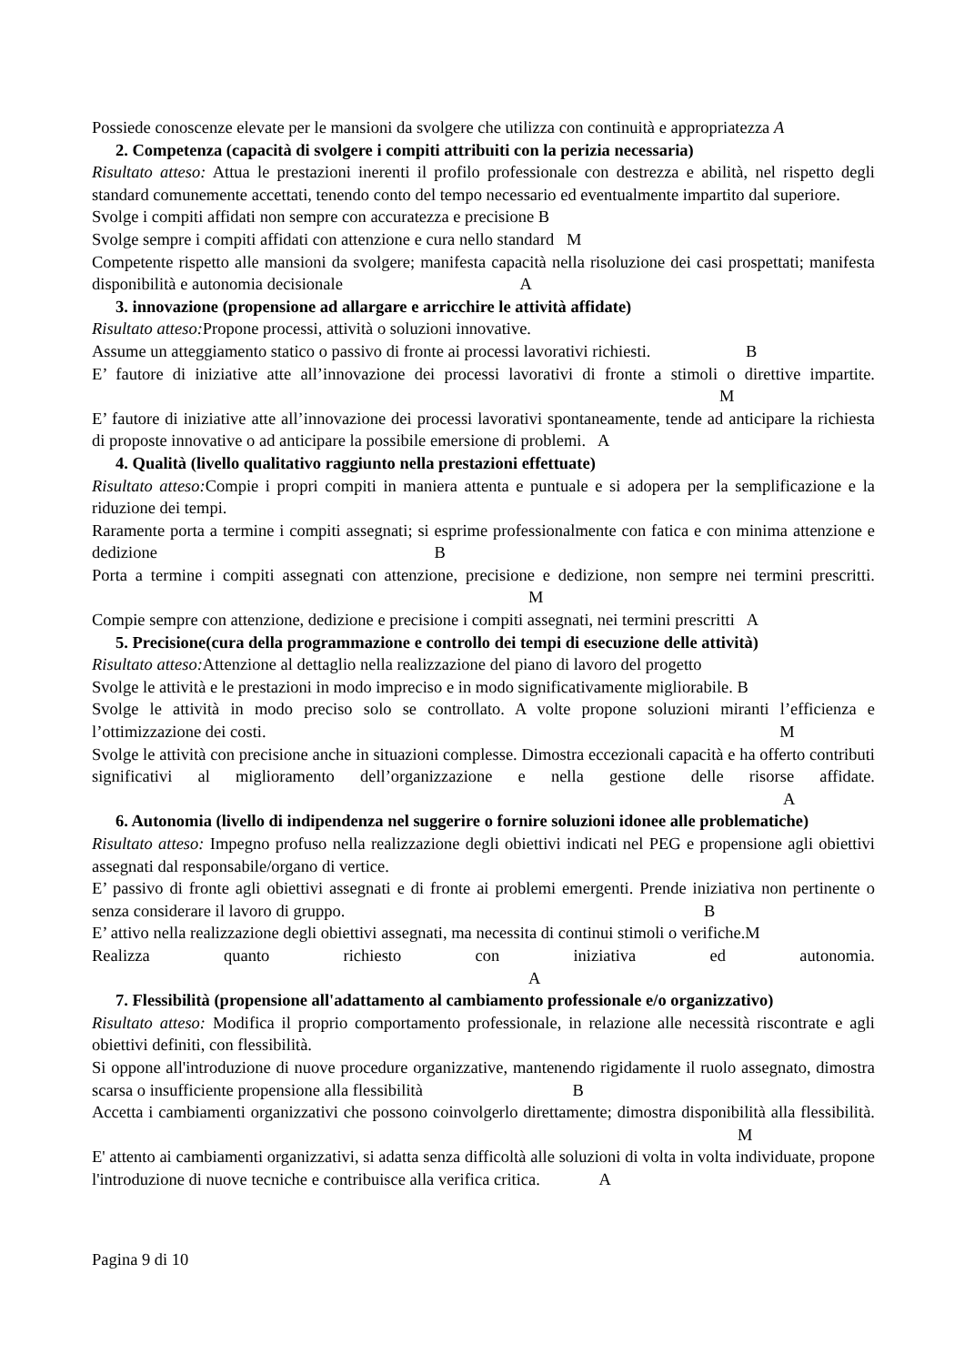Possiede conoscenze elevate per le mansioni da svolgere che utilizza con continuità e appropriatezza A
2. Competenza (capacità di svolgere i compiti attribuiti con la perizia necessaria)
Risultato atteso: Attua le prestazioni inerenti il profilo professionale con destrezza e abilità, nel rispetto degli standard comunemente accettati, tenendo conto del tempo necessario ed eventualmente impartito dal superiore.
Svolge i compiti affidati non sempre con accuratezza e precisione B
Svolge sempre i compiti affidati con attenzione e cura nello standard M
Competente rispetto alle mansioni da svolgere; manifesta capacità nella risoluzione dei casi prospettati; manifesta disponibilità e autonomia decisionale A
3. innovazione (propensione ad allargare e arricchire le attività affidate)
Risultato atteso: Propone processi, attività o soluzioni innovative.
Assume un atteggiamento statico o passivo di fronte ai processi lavorativi richiesti. B
E’ fautore di iniziative atte all’innovazione dei processi lavorativi di fronte a stimoli o direttive impartite. M
E’ fautore di iniziative atte all’innovazione dei processi lavorativi spontaneamente, tende ad anticipare la richiesta di proposte innovative o ad anticipare la possibile emersione di problemi. A
4. Qualità (livello qualitativo raggiunto nella prestazioni effettuate)
Risultato atteso: Compie i propri compiti in maniera attenta e puntuale e si adopera per la semplificazione e la riduzione dei tempi.
Raramente porta a termine i compiti assegnati; si esprime professionalmente con fatica e con minima attenzione e dedizione B
Porta a termine i compiti assegnati con attenzione, precisione e dedizione, non sempre nei termini prescritti. M
Compie sempre con attenzione, dedizione e precisione i compiti assegnati, nei termini prescritti A
5. Precisione(cura della programmazione e controllo dei tempi di esecuzione delle attività)
Risultato atteso: Attenzione al dettaglio nella realizzazione del piano di lavoro del progetto
Svolge le attività e le prestazioni in modo impreciso e in modo significativamente migliorabile. B
Svolge le attività in modo preciso solo se controllato. A volte propone soluzioni miranti l’efficienza e l’ottimizzazione dei costi. M
Svolge le attività con precisione anche in situazioni complesse. Dimostra eccezionali capacità e ha offerto contributi significativi al miglioramento dell’organizzazione e nella gestione delle risorse affidate. A
6. Autonomia (livello di indipendenza nel suggerire o fornire soluzioni idonee alle problematiche)
Risultato atteso: Impegno profuso nella realizzazione degli obiettivi indicati nel PEG e propensione agli obiettivi assegnati dal responsabile/organo di vertice.
E’ passivo di fronte agli obiettivi assegnati e di fronte ai problemi emergenti. Prende iniziativa non pertinente o senza considerare il lavoro di gruppo. B
E’ attivo nella realizzazione degli obiettivi assegnati, ma necessita di continui stimoli o verifiche.M
Realizza quanto richiesto con iniziativa ed autonomia. A
7. Flessibilità (propensione all'adattamento al cambiamento professionale e/o organizzativo)
Risultato atteso: Modifica il proprio comportamento professionale, in relazione alle necessità riscontrate e agli obiettivi definiti, con flessibilità.
Si oppone all'introduzione di nuove procedure organizzative, mantenendo rigidamente il ruolo assegnato, dimostra scarsa o insufficiente propensione alla flessibilità B
Accetta i cambiamenti organizzativi che possono coinvolgerlo direttamente; dimostra disponibilità alla flessibilità. M
E' attento ai cambiamenti organizzativi, si adatta senza difficoltà alle soluzioni di volta in volta individuate, propone l'introduzione di nuove tecniche e contribuisce alla verifica critica. A
Pagina 9 di 10